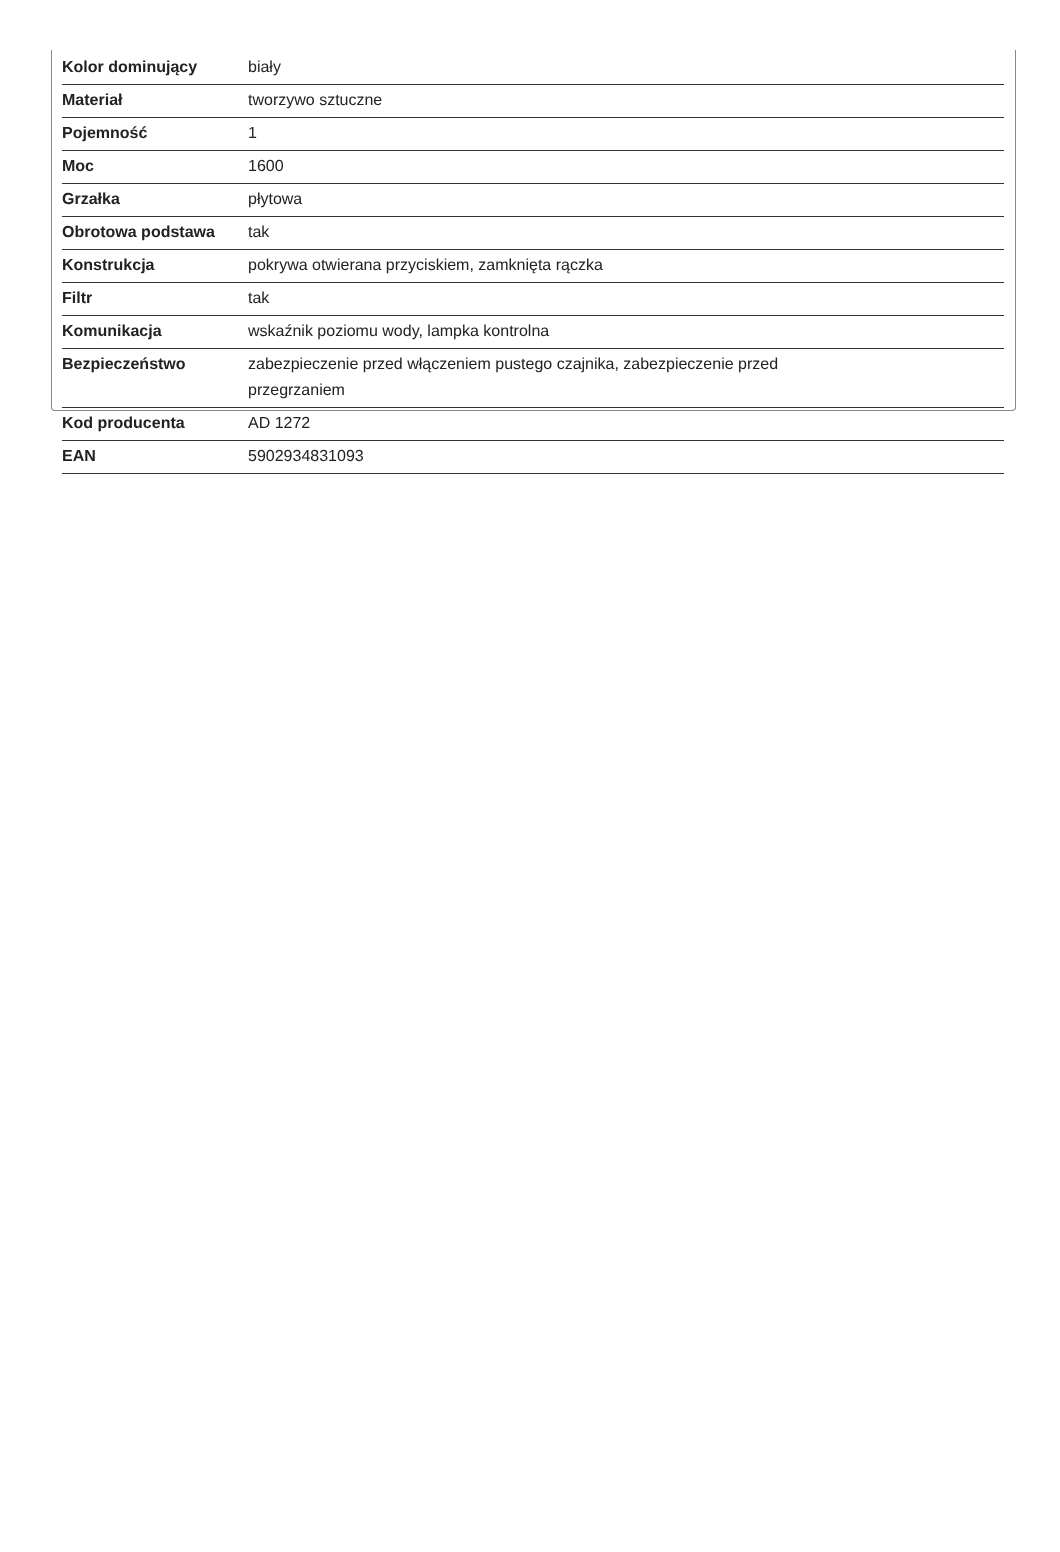| Kolor dominujący | biały |
| Materiał | tworzywo sztuczne |
| Pojemność | 1 |
| Moc | 1600 |
| Grzałka | płytowa |
| Obrotowa podstawa | tak |
| Konstrukcja | pokrywa otwierana przyciskiem, zamknięta rączka |
| Filtr | tak |
| Komunikacja | wskaźnik poziomu wody, lampka kontrolna |
| Bezpieczeństwo | zabezpieczenie przed włączeniem pustego czajnika, zabezpieczenie przed przegrzaniem |
| Kod producenta | AD 1272 |
| EAN | 5902934831093 |